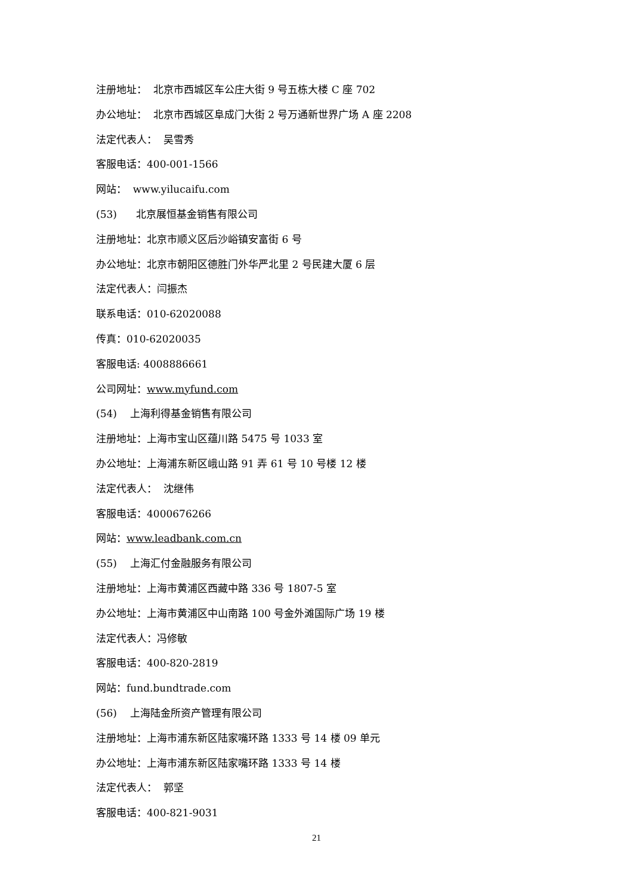注册地址： 北京市西城区车公庄大街 9 号五栋大楼 C 座 702
办公地址： 北京市西城区阜成门大街 2 号万通新世界广场 A 座 2208
法定代表人： 吴雪秀
客服电话：400-001-1566
网站： www.yilucaifu.com
(53) 北京展恒基金销售有限公司
注册地址：北京市顺义区后沙峪镇安富街 6 号
办公地址：北京市朝阳区德胜门外华严北里 2 号民建大厦 6 层
法定代表人：闫振杰
联系电话：010-62020088
传真：010-62020035
客服电话: 4008886661
公司网址：www.myfund.com
(54) 上海利得基金销售有限公司
注册地址：上海市宝山区蕴川路 5475 号 1033 室
办公地址：上海浦东新区峨山路 91 弄 61 号 10 号楼 12 楼
法定代表人： 沈继伟
客服电话：4000676266
网站：www.leadbank.com.cn
(55) 上海汇付金融服务有限公司
注册地址：上海市黄浦区西藏中路 336 号 1807-5 室
办公地址：上海市黄浦区中山南路 100 号金外滩国际广场 19 楼
法定代表人：冯修敏
客服电话：400-820-2819
网站：fund.bundtrade.com
(56) 上海陆金所资产管理有限公司
注册地址：上海市浦东新区陆家嘴环路 1333 号 14 楼 09 单元
办公地址：上海市浦东新区陆家嘴环路 1333 号 14 楼
法定代表人： 郭坚
客服电话：400-821-9031
21